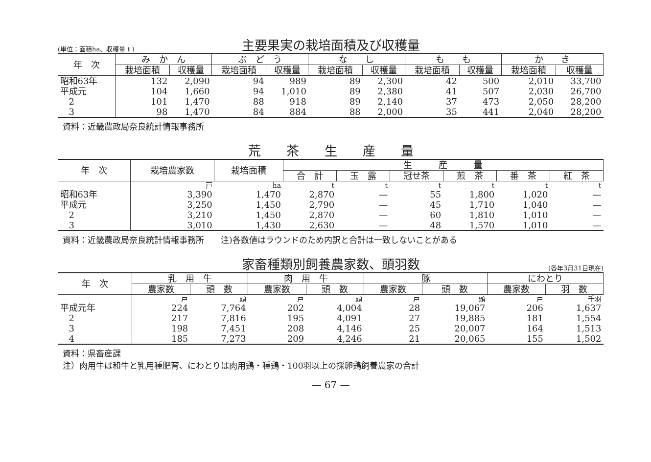(単位：面積ha、収穫量 t ) 主要果実の栽培面積及び収穫量
| 年 次 | み か ん | | ぶ ど う | | な し | | も も | | か き | |
| --- | --- | --- | --- | --- | --- | --- | --- | --- | --- | --- |
| | 栽培面積 | 収穫量 | 栽培面積 | 収穫量 | 栽培面積 | 収穫量 | 栽培面積 | 収穫量 | 栽培面積 | 収穫量 |
| 昭和63年 | 132 | 2,090 | 94 | 989 | 89 | 2,300 | 42 | 500 | 2,010 | 33,700 |
| 平成元 | 104 | 1,660 | 94 | 1,010 | 89 | 2,380 | 41 | 507 | 2,030 | 26,700 |
| 2 | 101 | 1,470 | 88 | 918 | 89 | 2,140 | 37 | 473 | 2,050 | 28,200 |
| 3 | 98 | 1,470 | 84 | 884 | 88 | 2,000 | 35 | 441 | 2,040 | 28,200 |
資料：近畿農政局奈良統計情報事務所
荒　　茶　　生　　産　　量
| 年 次 | 栽培農家数 | 栽培面積 | 生 産 量 | | | | | |
| --- | --- | --- | --- | --- | --- | --- | --- | --- |
| | | | 合 計 | 玉 露 | 冠せ茶 | 煎 茶 | 番 茶 | 紅 茶 |
| | 戸 | ha | t | t | t | t | t | t |
| 昭和63年 | 3,390 | 1,470 | 2,870 | — | 55 | 1,800 | 1,020 | — |
| 平成元 | 3,250 | 1,450 | 2,790 | — | 45 | 1,710 | 1,040 | — |
| 2 | 3,210 | 1,450 | 2,870 | — | 60 | 1,810 | 1,010 | — |
| 3 | 3,010 | 1,430 | 2,630 | — | 48 | 1,570 | 1,010 | — |
資料：近畿農政局奈良統計情報事務所　　注)各数値はラウンドのため内訳と合計は一致しないことがある
家畜種類別飼養農家数、頭羽数 (各年3月31日現在)
| 年 次 | 乳 用 牛 | | 肉 用 牛 | | 豚 | | にわとり | |
| --- | --- | --- | --- | --- | --- | --- | --- | --- |
| | 農家数 | 頭 数 | 農家数 | 頭 数 | 農家数 | 頭 数 | 農家数 | 羽 数 |
| | 戸 | 頭 | 戸 | 頭 | 戸 | 頭 | 戸 | 千羽 |
| 平成元年 | 224 | 7,764 | 202 | 4,004 | 28 | 19,067 | 206 | 1,637 |
| 2 | 217 | 7,816 | 195 | 4,091 | 27 | 19,885 | 181 | 1,554 |
| 3 | 198 | 7,451 | 208 | 4,146 | 25 | 20,007 | 164 | 1,513 |
| 4 | 185 | 7,273 | 209 | 4,246 | 21 | 20,065 | 155 | 1,502 |
資料：県畜産課
注）肉用牛は和牛と乳用種肥育、にわとりは肉用鶏・種鶏・100羽以上の採卵鶏飼養農家の合計
— 67 —